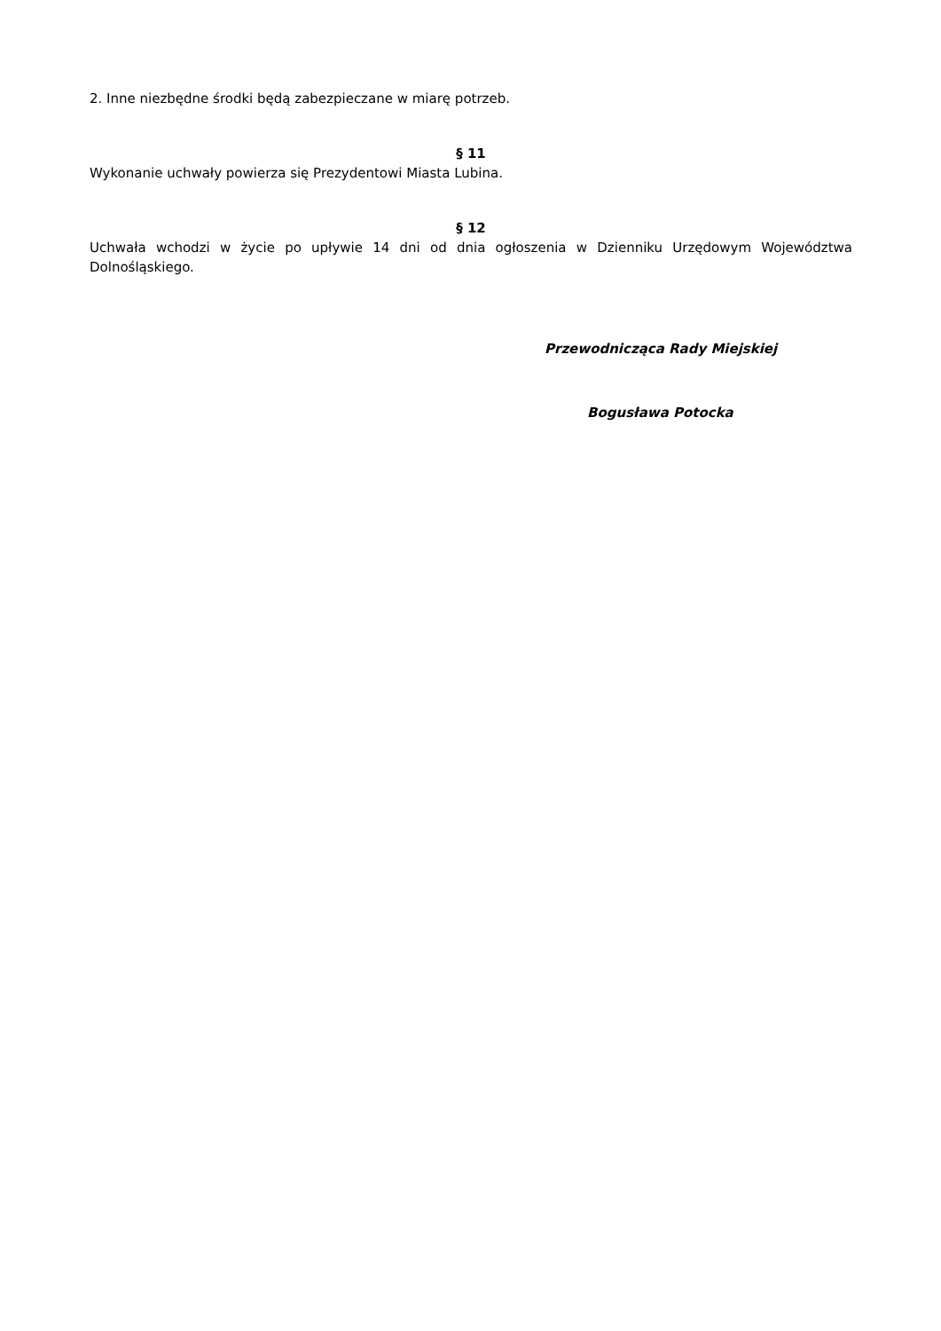2. Inne niezbędne środki będą zabezpieczane w miarę potrzeb.
§ 11
Wykonanie uchwały powierza się Prezydentowi Miasta Lubina.
§ 12
Uchwała wchodzi w życie po upływie 14 dni od dnia ogłoszenia w Dzienniku Urzędowym Województwa Dolnośląskiego.
Przewodnicząca Rady Miejskiej
Bogusława Potocka